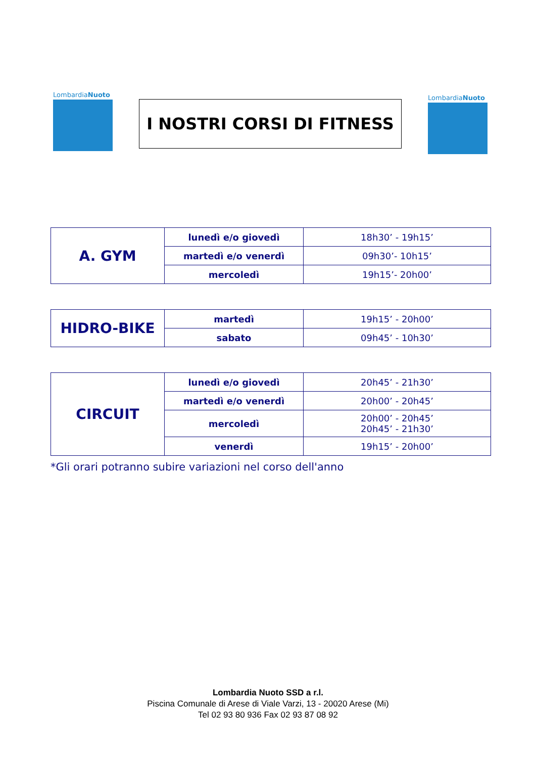LombardiaNuoto
I NOSTRI CORSI DI FITNESS
LombardiaNuoto
| A. GYM | lunedì e/o giovedì | 18h30’ - 19h15’ |
| | martedì e/o venerdì | 09h30’- 10h15’ |
| | mercoledì | 19h15’- 20h00’ |
| HIDRO-BIKE | martedì | 19h15’ - 20h00’ |
| | sabato | 09h45’ - 10h30’ |
| CIRCUIT | lunedì e/o giovedì | 20h45’ - 21h30’ |
| | martedì e/o venerdì | 20h00’ - 20h45’ |
| | mercoledì | 20h00’ - 20h45’ 20h45’ - 21h30’ |
| | venerdì | 19h15’ - 20h00’ |
*Gli orari potranno subire variazioni nel corso dell'anno
Lombardia Nuoto SSD a r.l.
Piscina Comunale di Arese di Viale Varzi, 13 - 20020 Arese (Mi)
Tel 02 93 80 936 Fax 02 93 87 08 92